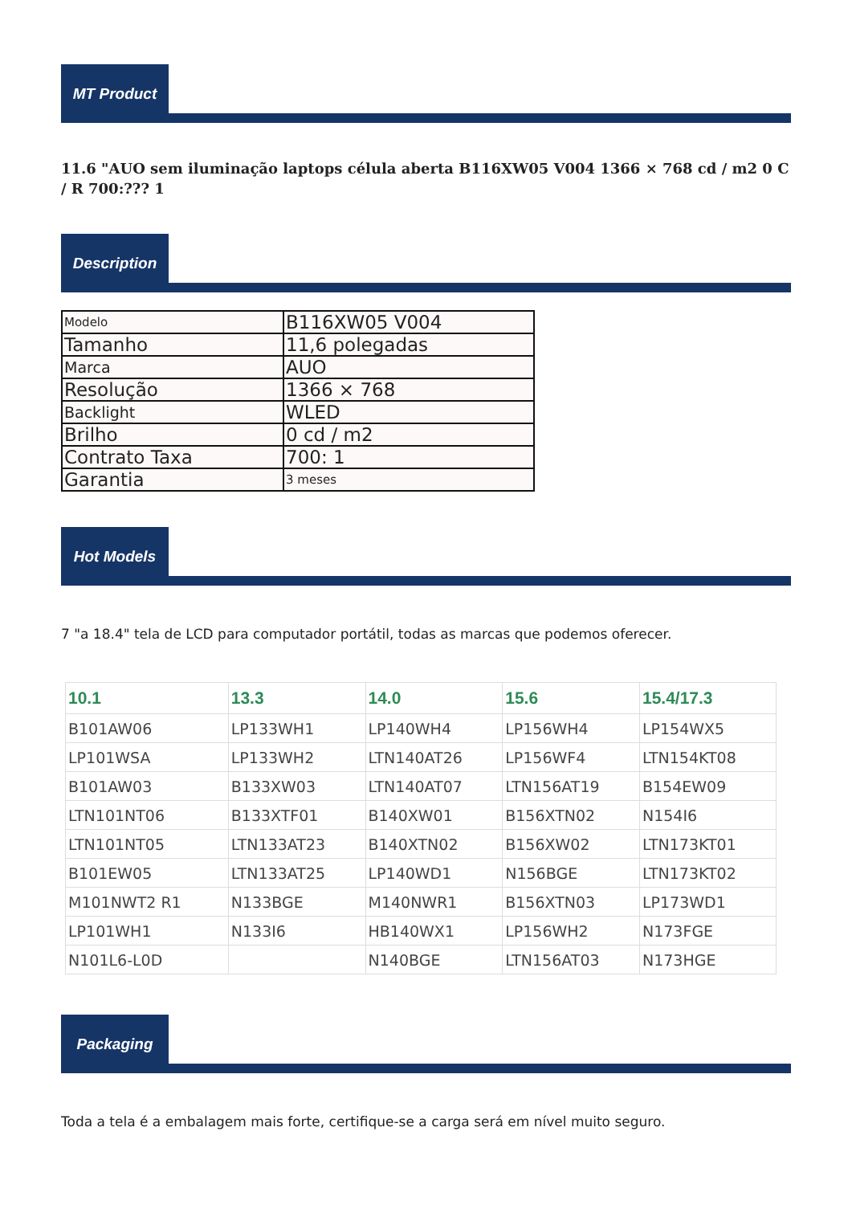MT Product
11.6 "AUO sem iluminação laptops célula aberta B116XW05 V004 1366 × 768 cd / m2 0 C / R 700:??? 1
Description
| Modelo | B116XW05 V004 |
| Tamanho | 11,6 polegadas |
| Marca | AUO |
| Resolução | 1366 × 768 |
| Backlight | WLED |
| Brilho | 0 cd / m2 |
| Contrato Taxa | 700: 1 |
| Garantia | 3 meses |
Hot Models
7 "a 18.4" tela de LCD para computador portátil, todas as marcas que podemos oferecer.
| 10.1 | 13.3 | 14.0 | 15.6 | 15.4/17.3 |
| --- | --- | --- | --- | --- |
| B101AW06 | LP133WH1 | LP140WH4 | LP156WH4 | LP154WX5 |
| LP101WSA | LP133WH2 | LTN140AT26 | LP156WF4 | LTN154KT08 |
| B101AW03 | B133XW03 | LTN140AT07 | LTN156AT19 | B154EW09 |
| LTN101NT06 | B133XTF01 | B140XW01 | B156XTN02 | N154I6 |
| LTN101NT05 | LTN133AT23 | B140XTN02 | B156XW02 | LTN173KT01 |
| B101EW05 | LTN133AT25 | LP140WD1 | N156BGE | LTN173KT02 |
| M101NWT2 R1 | N133BGE | M140NWR1 | B156XTN03 | LP173WD1 |
| LP101WH1 | N133I6 | HB140WX1 | LP156WH2 | N173FGE |
| N101L6-L0D | | N140BGE | LTN156AT03 | N173HGE |
Packaging
Toda a tela é a embalagem mais forte, certifique-se a carga será em nível muito seguro.